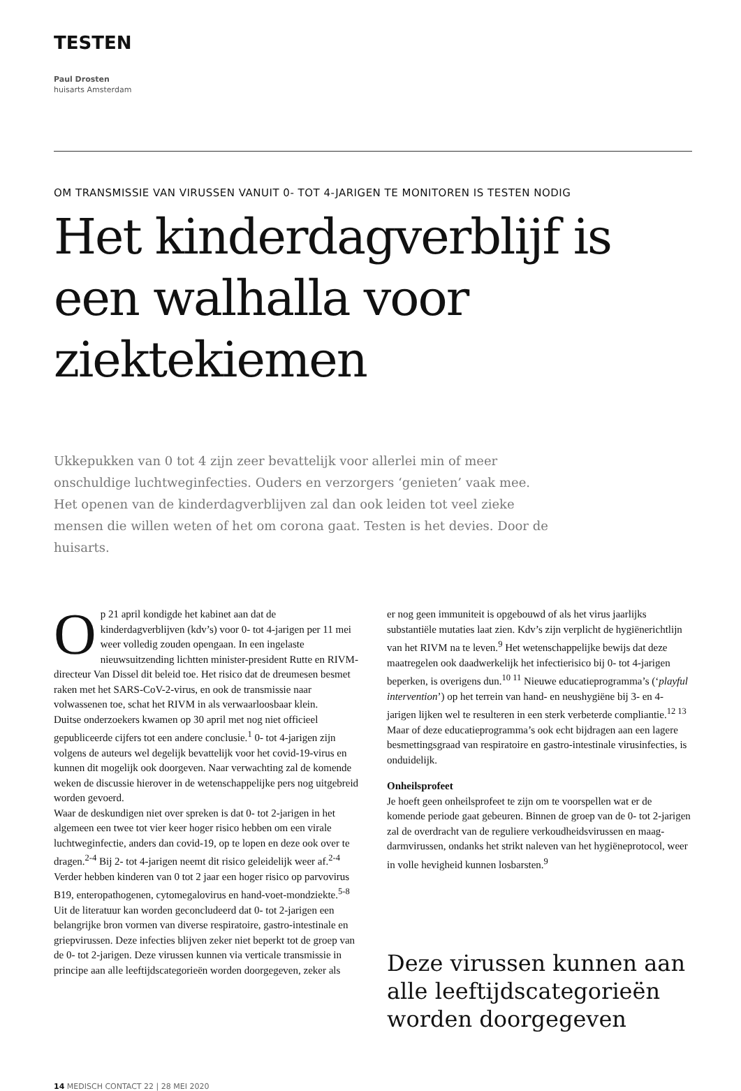TESTEN
Paul Drosten
huisarts Amsterdam
OM TRANSMISSIE VAN VIRUSSEN VANUIT 0- TOT 4-JARIGEN TE MONITOREN IS TESTEN NODIG
Het kinderdagverblijf is een walhalla voor ziektekiemen
Ukkepukken van 0 tot 4 zijn zeer bevattelijk voor allerlei min of meer onschuldige luchtweginfecties. Ouders en verzorgers ‘genieten’ vaak mee. Het openen van de kinderdagverblijven zal dan ook leiden tot veel zieke mensen die willen weten of het om corona gaat. Testen is het devies. Door de huisarts.
Op 21 april kondigde het kabinet aan dat de kinderdagverblijven (kdv’s) voor 0- tot 4-jarigen per 11 mei weer volledig zouden opengaan. In een ingelaste nieuwsuitzending lichtten minister-president Rutte en RIVM-directeur Van Dissel dit beleid toe. Het risico dat de dreumesen besmet raken met het SARS-CoV-2-virus, en ook de transmissie naar volwassenen toe, schat het RIVM in als verwaarloosbaar klein.
Duitse onderzoekers kwamen op 30 april met nog niet officieel gepubliceerde cijfers tot een andere conclusie.<sup>1</sup> 0- tot 4-jarigen zijn volgens de auteurs wel degelijk bevattelijk voor het covid-19-virus en kunnen dit mogelijk ook doorgeven. Naar verwachting zal de komende weken de discussie hierover in de wetenschappelijke pers nog uitgebreid worden gevoerd.
Waar de deskundigen niet over spreken is dat 0- tot 2-jarigen in het algemeen een twee tot vier keer hoger risico hebben om een virale luchtweginfectie, anders dan covid-19, op te lopen en deze ook over te dragen.<sup>2-4</sup> Bij 2- tot 4-jarigen neemt dit risico geleidelijk weer af.<sup>2-4</sup> Verder hebben kinderen van 0 tot 2 jaar een hoger risico op parvovirus B19, enteropathogenen, cytomegalovirus en hand-voet-mondziekte.<sup>5-8</sup> Uit de literatuur kan worden geconcludeerd dat 0- tot 2-jarigen een belangrijke bron vormen van diverse respiratoire, gastro-intestinale en griepvirussen. Deze infecties blijven zeker niet beperkt tot de groep van de 0- tot 2-jarigen. Deze virussen kunnen via verticale transmissie in principe aan alle leeftijdscategorieën worden doorgegeven, zeker als
er nog geen immuniteit is opgebouwd of als het virus jaarlijks substantiële mutaties laat zien. Kdv’s zijn verplicht de hygiënerichtlijn van het RIVM na te leven.<sup>9</sup> Het wetenschappelijke bewijs dat deze maatregelen ook daadwerkelijk het infectierisico bij 0- tot 4-jarigen beperken, is overigens dun.<sup>10 11</sup> Nieuwe educatieprogramma’s (‘playful intervention’) op het terrein van hand- en neushygiëne bij 3- en 4-jarigen lijken wel te resulteren in een sterk verbeterde compliantie.<sup>12 13</sup> Maar of deze educatieprogramma’s ook echt bijdragen aan een lagere besmettingsgraad van respiratoire en gastro-intestinale virusinfecties, is onduidelijk.
Onheilsprofeet
Je hoeft geen onheilsprofeet te zijn om te voorspellen wat er de komende periode gaat gebeuren. Binnen de groep van de 0- tot 2-jarigen zal de overdracht van de reguliere verkoudheidsvirussen en maag-darmvirussen, ondanks het strikt naleven van het hygiëneprotocol, weer in volle hevigheid kunnen losbarsten.<sup>9</sup>
Deze virussen kunnen aan alle leeftijdscategorieën worden doorgegeven
14 MEDISCH CONTACT 22 | 28 MEI 2020